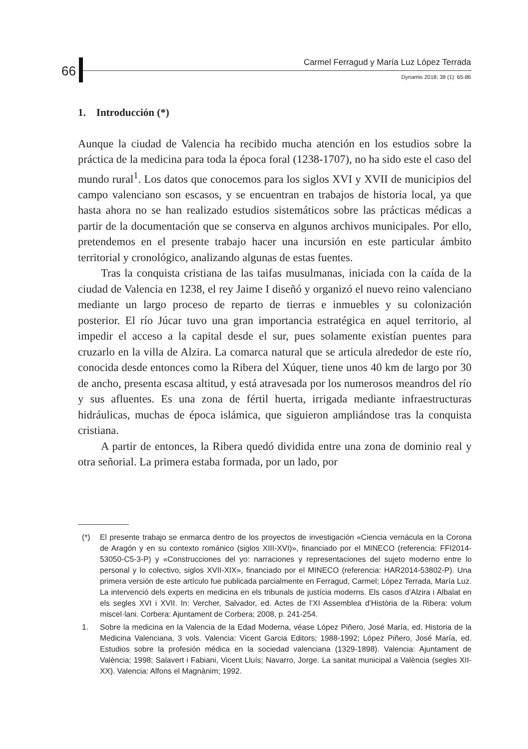66
Carmel Ferragud y María Luz López Terrada
Dynamis 2018; 38 (1): 65-86
1. Introducción (*)
Aunque la ciudad de Valencia ha recibido mucha atención en los estudios sobre la práctica de la medicina para toda la época foral (1238-1707), no ha sido este el caso del mundo rural<sup>1</sup>. Los datos que conocemos para los siglos XVI y XVII de municipios del campo valenciano son escasos, y se encuentran en trabajos de historia local, ya que hasta ahora no se han realizado estudios sistemáticos sobre las prácticas médicas a partir de la documentación que se conserva en algunos archivos municipales. Por ello, pretendemos en el presente trabajo hacer una incursión en este particular ámbito territorial y cronológico, analizando algunas de estas fuentes.
Tras la conquista cristiana de las taifas musulmanas, iniciada con la caída de la ciudad de Valencia en 1238, el rey Jaime I diseñó y organizó el nuevo reino valenciano mediante un largo proceso de reparto de tierras e inmuebles y su colonización posterior. El río Júcar tuvo una gran importancia estratégica en aquel territorio, al impedir el acceso a la capital desde el sur, pues solamente existían puentes para cruzarlo en la villa de Alzira. La comarca natural que se articula alrededor de este río, conocida desde entonces como la Ribera del Xúquer, tiene unos 40 km de largo por 30 de ancho, presenta escasa altitud, y está atravesada por los numerosos meandros del río y sus afluentes. Es una zona de fértil huerta, irrigada mediante infraestructuras hidráulicas, muchas de época islámica, que siguieron ampliándose tras la conquista cristiana.
A partir de entonces, la Ribera quedó dividida entre una zona de dominio real y otra señorial. La primera estaba formada, por un lado, por
(*) El presente trabajo se enmarca dentro de los proyectos de investigación «Ciencia vernácula en la Corona de Aragón y en su contexto románico (siglos XIII-XVI)», financiado por el MINECO (referencia: FFI2014-53050-C5-3-P) y «Construcciones del yo: narraciones y representaciones del sujeto moderno entre lo personal y lo colectivo, siglos XVII-XIX», financiado por el MINECO (referencia: HAR2014-53802-P). Una primera versión de este artículo fue publicada parcialmente en Ferragud, Carmel; López Terrada, María Luz. La intervenció dels experts en medicina en els tribunals de justícia moderns. Els casos d’Alzira i Albalat en els segles XVI i XVII. In: Vercher, Salvador, ed. Actes de l’XI Assemblea d’Història de la Ribera: volum miscel·lani. Corbera: Ajuntament de Corbera; 2008, p. 241-254.
1. Sobre la medicina en la Valencia de la Edad Moderna, véase López Piñero, José María, ed. Historia de la Medicina Valenciana, 3 vols. Valencia: Vicent Garcia Editors; 1988-1992; López Piñero, José María, ed. Estudios sobre la profesión médica en la sociedad valenciana (1329-1898). Valencia: Ajuntament de València; 1998; Salavert i Fabiani, Vicent Lluís; Navarro, Jorge. La sanitat municipal a València (segles XII-XX). Valencia: Alfons el Magnànim; 1992.